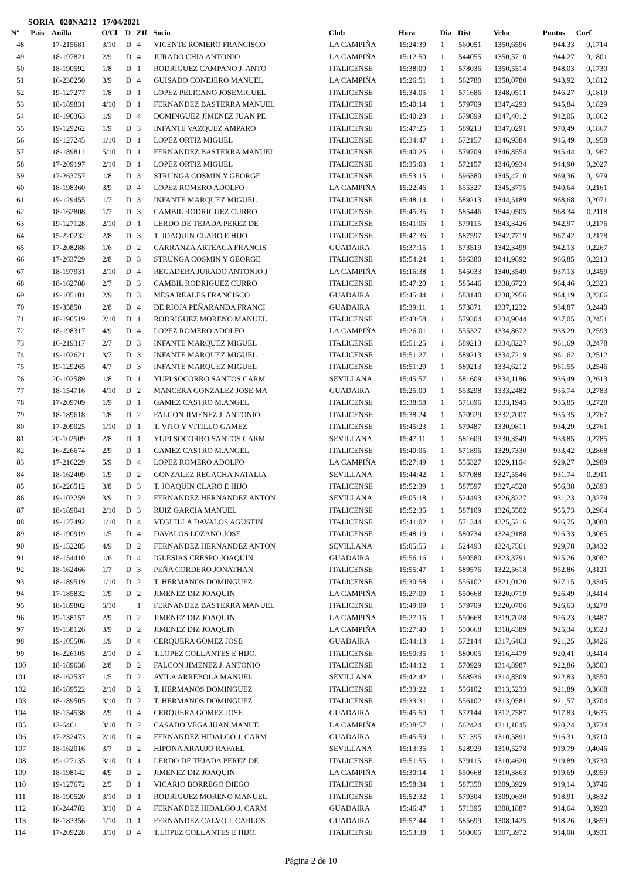SORIA 020NA212 17/04/2021
| Nº | Pais | Anilla | O/Cl | D | ZIf | Socio | Club | Hora | Dia | Dist | Veloc | Puntos | Coef |
| --- | --- | --- | --- | --- | --- | --- | --- | --- | --- | --- | --- | --- | --- |
| 48 | | 17-215681 | 3/10 | D | 4 | VICENTE ROMERO FRANCISCO | LA CAMPIÑA | 15:24:39 | 1 | 560051 | 1350,6596 | 944,33 | 0,1714 |
| 49 | | 18-197821 | 2/9 | D | 4 | JURADO CHIA ANTONIO | LA CAMPIÑA | 15:12:50 | 1 | 544055 | 1350,5710 | 944,27 | 0,1801 |
| 50 | | 18-190592 | 1/8 | D | 1 | RODRIGUEZ CAMPANO J. ANTO | ITALICENSE | 15:38:00 | 1 | 578036 | 1350,5514 | 948,03 | 0,1730 |
| 51 | | 16-230250 | 3/9 | D | 4 | GUISADO CONEJERO MANUEL | LA CAMPIÑA | 15:26:51 | 1 | 562780 | 1350,0780 | 943,92 | 0,1812 |
| 52 | | 19-127277 | 1/8 | D | 1 | LOPEZ PELICANO JOSEMIGUEL | ITALICENSE | 15:34:05 | 1 | 571686 | 1348,0511 | 946,27 | 0,1819 |
| 53 | | 18-189831 | 4/10 | D | 1 | FERNANDEZ BASTERRA MANUEL | ITALICENSE | 15:40:14 | 1 | 579709 | 1347,4293 | 945,84 | 0,1829 |
| 54 | | 18-190363 | 1/9 | D | 4 | DOMINGUEZ JIMENEZ JUAN PE | ITALICENSE | 15:40:23 | 1 | 579899 | 1347,4012 | 942,05 | 0,1862 |
| 55 | | 19-129262 | 1/9 | D | 3 | INFANTE VAZQUEZ AMPARO | ITALICENSE | 15:47:25 | 1 | 589213 | 1347,0291 | 970,49 | 0,1867 |
| 56 | | 19-127245 | 1/10 | D | 1 | LOPEZ ORTIZ MIGUEL | ITALICENSE | 15:34:47 | 1 | 572157 | 1346,9384 | 945,49 | 0,1958 |
| 57 | | 18-189811 | 5/10 | D | 1 | FERNANDEZ BASTERRA MANUEL | ITALICENSE | 15:40:25 | 1 | 579709 | 1346,8554 | 945,44 | 0,1967 |
| 58 | | 17-209197 | 2/10 | D | 1 | LOPEZ ORTIZ MIGUEL | ITALICENSE | 15:35:03 | 1 | 572157 | 1346,0934 | 944,90 | 0,2027 |
| 59 | | 17-263757 | 1/8 | D | 3 | STRUNGA COSMIN Y GEORGE | ITALICENSE | 15:53:15 | 1 | 596380 | 1345,4710 | 969,36 | 0,1979 |
| 60 | | 18-198360 | 3/9 | D | 4 | LOPEZ ROMERO ADOLFO | LA CAMPIÑA | 15:22:46 | 1 | 555327 | 1345,3775 | 940,64 | 0,2161 |
| 61 | | 19-129455 | 1/7 | D | 3 | INFANTE MARQUEZ MIGUEL | ITALICENSE | 15:48:14 | 1 | 589213 | 1344,5189 | 968,68 | 0,2071 |
| 62 | | 18-162808 | 1/7 | D | 3 | CAMBIL RODRIGUEZ CURRO | ITALICENSE | 15:45:35 | 1 | 585446 | 1344,0505 | 968,34 | 0,2118 |
| 63 | | 19-127128 | 2/10 | D | 1 | LERDO DE TEJADA PEREZ DE | ITALICENSE | 15:41:06 | 1 | 579115 | 1343,3426 | 942,97 | 0,2176 |
| 64 | | 15-220232 | 2/8 | D | 3 | T. JOAQUIN CLARO E HIJO | ITALICENSE | 15:47:36 | 1 | 587597 | 1342,7719 | 967,42 | 0,2178 |
| 65 | | 17-208288 | 1/6 | D | 2 | CARRANZA ARTEAGA FRANCIS | GUADAIRA | 15:37:15 | 1 | 573519 | 1342,3499 | 942,13 | 0,2267 |
| 66 | | 17-263729 | 2/8 | D | 3 | STRUNGA COSMIN Y GEORGE | ITALICENSE | 15:54:24 | 1 | 596380 | 1341,9892 | 966,85 | 0,2213 |
| 67 | | 18-197931 | 2/10 | D | 4 | REGADERA JURADO ANTONIO J | LA CAMPIÑA | 15:16:38 | 1 | 545033 | 1340,3549 | 937,13 | 0,2459 |
| 68 | | 18-162788 | 2/7 | D | 3 | CAMBIL RODRIGUEZ CURRO | ITALICENSE | 15:47:20 | 1 | 585446 | 1338,6723 | 964,46 | 0,2323 |
| 69 | | 19-105101 | 2/9 | D | 3 | MESA REALES FRANCISCO | GUADAIRA | 15:45:44 | 1 | 583140 | 1338,2956 | 964,19 | 0,2366 |
| 70 | | 19-35850 | 2/8 | D | 4 | DE RIOJA PEÑARANDA FRANCI | GUADAIRA | 15:39:11 | 1 | 573871 | 1337,1232 | 934,87 | 0,2440 |
| 71 | | 18-190519 | 2/10 | D | 1 | RODRIGUEZ MORENO MANUEL | ITALICENSE | 15:43:58 | 1 | 579304 | 1334,9044 | 937,05 | 0,2451 |
| 72 | | 18-198317 | 4/9 | D | 4 | LOPEZ ROMERO ADOLFO | LA CAMPIÑA | 15:26:01 | 1 | 555327 | 1334,8672 | 933,29 | 0,2593 |
| 73 | | 16-219317 | 2/7 | D | 3 | INFANTE MARQUEZ MIGUEL | ITALICENSE | 15:51:25 | 1 | 589213 | 1334,8227 | 961,69 | 0,2478 |
| 74 | | 19-102621 | 3/7 | D | 3 | INFANTE MARQUEZ MIGUEL | ITALICENSE | 15:51:27 | 1 | 589213 | 1334,7219 | 961,62 | 0,2512 |
| 75 | | 19-129265 | 4/7 | D | 3 | INFANTE MARQUEZ MIGUEL | ITALICENSE | 15:51:29 | 1 | 589213 | 1334,6212 | 961,55 | 0,2546 |
| 76 | | 20-102589 | 1/8 | D | 1 | YUPI SOCORRO SANTOS CARM | SEVILLANA | 15:45:57 | 1 | 581609 | 1334,1186 | 936,49 | 0,2613 |
| 77 | | 18-154716 | 4/10 | D | 2 | MANCERA GONZALEZ JOSE MA | GUADAIRA | 15:25:00 | 1 | 553298 | 1333,2482 | 935,74 | 0,2783 |
| 78 | | 17-209709 | 1/9 | D | 1 | GAMEZ CASTRO M.ANGEL | ITALICENSE | 15:38:58 | 1 | 571896 | 1333,1945 | 935,85 | 0,2728 |
| 79 | | 18-189618 | 1/8 | D | 2 | FALCON JIMENEZ J. ANTONIO | ITALICENSE | 15:38:24 | 1 | 570929 | 1332,7007 | 935,35 | 0,2767 |
| 80 | | 17-209025 | 1/10 | D | 1 | T. VITO Y VITILLO GAMEZ | ITALICENSE | 15:45:23 | 1 | 579487 | 1330,9811 | 934,29 | 0,2761 |
| 81 | | 20-102509 | 2/8 | D | 1 | YUPI SOCORRO SANTOS CARM | SEVILLANA | 15:47:11 | 1 | 581609 | 1330,3549 | 933,85 | 0,2785 |
| 82 | | 16-226674 | 2/9 | D | 1 | GAMEZ CASTRO M.ANGEL | ITALICENSE | 15:40:05 | 1 | 571896 | 1329,7330 | 933,42 | 0,2868 |
| 83 | | 17-216229 | 5/9 | D | 4 | LOPEZ ROMERO ADOLFO | LA CAMPIÑA | 15:27:49 | 1 | 555327 | 1329,1164 | 929,27 | 0,2989 |
| 84 | | 18-162409 | 1/9 | D | 2 | GONZALEZ RECACHA NATALIA | SEVILLANA | 15:44:42 | 1 | 577088 | 1327,5546 | 931,74 | 0,2911 |
| 85 | | 16-226512 | 3/8 | D | 3 | T. JOAQUIN CLARO E HIJO | ITALICENSE | 15:52:39 | 1 | 587597 | 1327,4528 | 956,38 | 0,2893 |
| 86 | | 19-103259 | 3/9 | D | 2 | FERNANDEZ HERNANDEZ ANTON | SEVILLANA | 15:05:18 | 1 | 524493 | 1326,8227 | 931,23 | 0,3279 |
| 87 | | 18-189041 | 2/10 | D | 3 | RUIZ GARCIA MANUEL | ITALICENSE | 15:52:35 | 1 | 587109 | 1326,5502 | 955,73 | 0,2964 |
| 88 | | 19-127492 | 1/10 | D | 4 | VEGUILLA DAVALOS AGUSTIN | ITALICENSE | 15:41:02 | 1 | 571344 | 1325,5216 | 926,75 | 0,3080 |
| 89 | | 18-190919 | 1/5 | D | 4 | DAVALOS LOZANO JOSE | ITALICENSE | 15:48:19 | 1 | 580734 | 1324,9188 | 926,33 | 0,3065 |
| 90 | | 19-152285 | 4/9 | D | 2 | FERNANDEZ HERNANDEZ ANTON | SEVILLANA | 15:05:55 | 1 | 524493 | 1324,7561 | 929,78 | 0,3432 |
| 91 | | 18-154410 | 1/6 | D | 4 | IGLESIAS CRESPO JOAQUÍN | GUADAIRA | 15:56:16 | 1 | 590580 | 1323,3791 | 925,26 | 0,3082 |
| 92 | | 18-162466 | 1/7 | D | 3 | PEÑA CORDERO JONATHAN | ITALICENSE | 15:55:47 | 1 | 589576 | 1322,5618 | 952,86 | 0,3121 |
| 93 | | 18-189519 | 1/10 | D | 2 | T. HERMANOS DOMINGUEZ | ITALICENSE | 15:30:58 | 1 | 556102 | 1321,0120 | 927,15 | 0,3345 |
| 94 | | 17-185832 | 1/9 | D | 2 | JIMENEZ DIZ JOAQUIN | LA CAMPIÑA | 15:27:09 | 1 | 550668 | 1320,0719 | 926,49 | 0,3414 |
| 95 | | 18-189802 | 6/10 | | 1 | FERNANDEZ BASTERRA MANUEL | ITALICENSE | 15:49:09 | 1 | 579709 | 1320,0706 | 926,63 | 0,3278 |
| 96 | | 19-138157 | 2/9 | D | 2 | JIMENEZ DIZ JOAQUIN | LA CAMPIÑA | 15:27:16 | 1 | 550668 | 1319,7028 | 926,23 | 0,3487 |
| 97 | | 19-138126 | 3/9 | D | 2 | JIMENEZ DIZ JOAQUIN | LA CAMPIÑA | 15:27:40 | 1 | 550668 | 1318,4389 | 925,34 | 0,3523 |
| 98 | | 19-105506 | 1/9 | D | 4 | CERQUERA GOMEZ JOSE | GUADAIRA | 15:44:13 | 1 | 572144 | 1317,6463 | 921,25 | 0,3426 |
| 99 | | 16-226105 | 2/10 | D | 4 | T.LOPEZ COLLANTES E HIJO. | ITALICENSE | 15:50:35 | 1 | 580005 | 1316,4479 | 920,41 | 0,3414 |
| 100 | | 18-189638 | 2/8 | D | 2 | FALCON JIMENEZ J. ANTONIO | ITALICENSE | 15:44:12 | 1 | 570929 | 1314,8987 | 922,86 | 0,3503 |
| 101 | | 18-162537 | 1/5 | D | 2 | AVILA ARREBOLA MANUEL | SEVILLANA | 15:42:42 | 1 | 568936 | 1314,8509 | 922,83 | 0,3550 |
| 102 | | 18-189522 | 2/10 | D | 2 | T. HERMANOS DOMINGUEZ | ITALICENSE | 15:33:22 | 1 | 556102 | 1313,5233 | 921,89 | 0,3668 |
| 103 | | 18-189505 | 3/10 | D | 2 | T. HERMANOS DOMINGUEZ | ITALICENSE | 15:33:31 | 1 | 556102 | 1313,0581 | 921,57 | 0,3704 |
| 104 | | 18-154538 | 2/9 | D | 4 | CERQUERA GOMEZ JOSE | GUADAIRA | 15:45:50 | 1 | 572144 | 1312,7587 | 917,83 | 0,3635 |
| 105 | | 12-6461 | 3/10 | D | 2 | CASADO VEGA JUAN MANUE | LA CAMPIÑA | 15:38:57 | 1 | 562424 | 1311,1645 | 920,24 | 0,3734 |
| 106 | | 17-232473 | 2/10 | D | 4 | FERNANDEZ HIDALGO J. CARM | GUADAIRA | 15:45:59 | 1 | 571395 | 1310,5891 | 916,31 | 0,3710 |
| 107 | | 18-162016 | 3/7 | D | 2 | HIPONA ARAUJO RAFAEL | SEVILLANA | 15:13:36 | 1 | 528929 | 1310,5278 | 919,79 | 0,4046 |
| 108 | | 19-127135 | 3/10 | D | 1 | LERDO DE TEJADA PEREZ DE | ITALICENSE | 15:51:55 | 1 | 579115 | 1310,4620 | 919,89 | 0,3730 |
| 109 | | 18-198142 | 4/9 | D | 2 | JIMENEZ DIZ JOAQUIN | LA CAMPIÑA | 15:30:14 | 1 | 550668 | 1310,3863 | 919,69 | 0,3959 |
| 110 | | 19-127672 | 2/5 | D | 1 | VICARIO BORREGO DIEGO | ITALICENSE | 15:58:34 | 1 | 587350 | 1309,3929 | 919,14 | 0,3746 |
| 111 | | 18-190520 | 3/10 | D | 1 | RODRIGUEZ MORENO MANUEL | ITALICENSE | 15:52:32 | 1 | 579304 | 1309,0630 | 918,91 | 0,3832 |
| 112 | | 16-244782 | 3/10 | D | 4 | FERNANDEZ HIDALGO J. CARM | GUADAIRA | 15:46:47 | 1 | 571395 | 1308,1887 | 914,64 | 0,3920 |
| 113 | | 18-183356 | 1/10 | D | 1 | FERNANDEZ CALVO J. CARLOS | GUADAIRA | 15:57:44 | 1 | 585699 | 1308,1425 | 918,26 | 0,3859 |
| 114 | | 17-209228 | 3/10 | D | 4 | T.LOPEZ COLLANTES E HIJO. | ITALICENSE | 15:53:38 | 1 | 580005 | 1307,3972 | 914,08 | 0,3931 |
Página 2 de 10